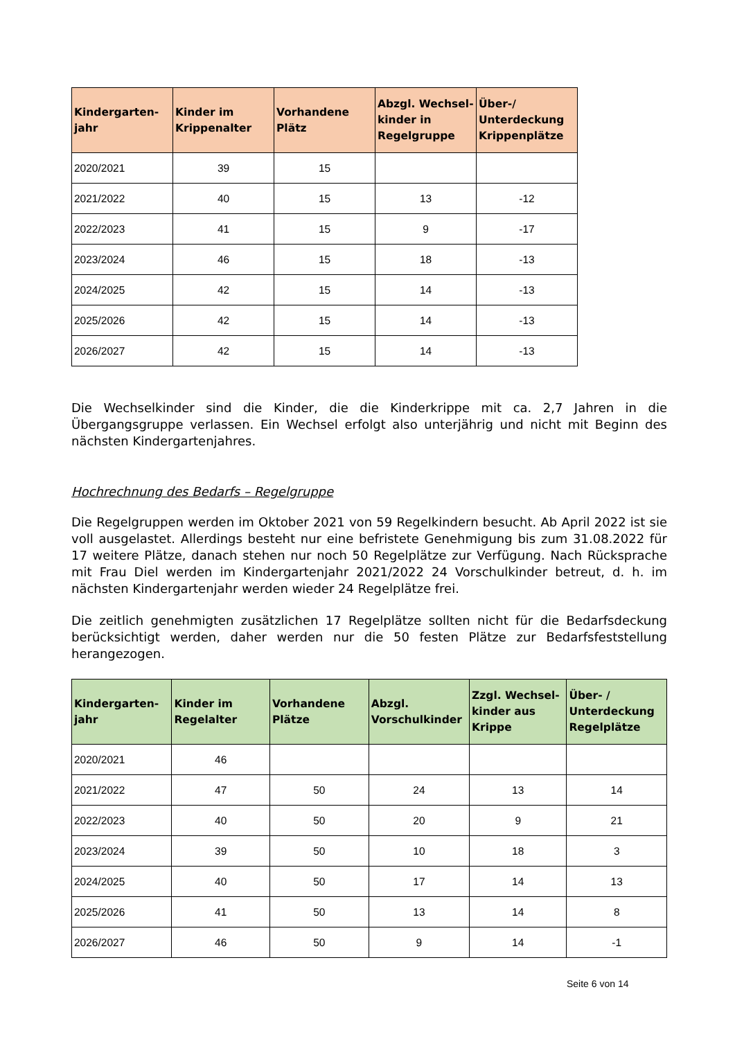| Kindergarten-jahr | Kinder im Krippenalter | Vorhandene Plätz | Abzgl. Wechsel-kinder in Regelgruppe | Über-/ Unterdeckung Krippenplätze |
| --- | --- | --- | --- | --- |
| 2020/2021 | 39 | 15 | | |
| 2021/2022 | 40 | 15 | 13 | -12 |
| 2022/2023 | 41 | 15 | 9 | -17 |
| 2023/2024 | 46 | 15 | 18 | -13 |
| 2024/2025 | 42 | 15 | 14 | -13 |
| 2025/2026 | 42 | 15 | 14 | -13 |
| 2026/2027 | 42 | 15 | 14 | -13 |
Die Wechselkinder sind die Kinder, die die Kinderkrippe mit ca. 2,7 Jahren in die Übergangsgruppe verlassen. Ein Wechsel erfolgt also unterjährig und nicht mit Beginn des nächsten Kindergartenjahres.
Hochrechnung des Bedarfs – Regelgruppe
Die Regelgruppen werden im Oktober 2021 von 59 Regelkindern besucht. Ab April 2022 ist sie voll ausgelastet. Allerdings besteht nur eine befristete Genehmigung bis zum 31.08.2022 für 17 weitere Plätze, danach stehen nur noch 50 Regelplätze zur Verfügung. Nach Rücksprache mit Frau Diel werden im Kindergartenjahr 2021/2022 24 Vorschulkinder betreut, d. h. im nächsten Kindergartenjahr werden wieder 24 Regelplätze frei.
Die zeitlich genehmigten zusätzlichen 17 Regelplätze sollten nicht für die Bedarfsdeckung berücksichtigt werden, daher werden nur die 50 festen Plätze zur Bedarfsfeststellung herangezogen.
| Kindergarten-jahr | Kinder im Regelalter | Vorhandene Plätze | Abzgl. Vorschulkinder | Zzgl. Wechsel-kinder aus Krippe | Über- / Unterdeckung Regelplätze |
| --- | --- | --- | --- | --- | --- |
| 2020/2021 | 46 | | | | |
| 2021/2022 | 47 | 50 | 24 | 13 | 14 |
| 2022/2023 | 40 | 50 | 20 | 9 | 21 |
| 2023/2024 | 39 | 50 | 10 | 18 | 3 |
| 2024/2025 | 40 | 50 | 17 | 14 | 13 |
| 2025/2026 | 41 | 50 | 13 | 14 | 8 |
| 2026/2027 | 46 | 50 | 9 | 14 | -1 |
Seite 6 von 14